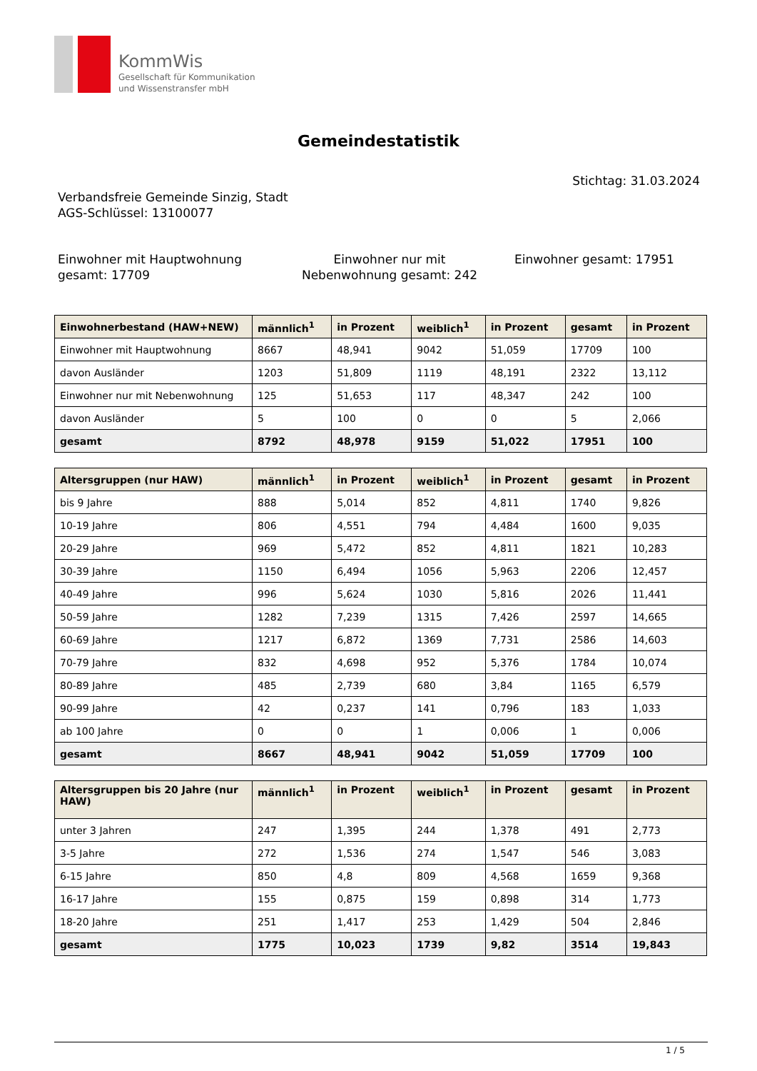KommWis
Gesellschaft für Kommunikation
und Wissenstransfer mbH
Gemeindestatistik
Stichtag: 31.03.2024
Verbandsfreie Gemeinde Sinzig, Stadt
AGS-Schlüssel: 13100077
Einwohner mit Hauptwohnung gesamt: 17709
Einwohner nur mit Nebenwohnung gesamt: 242
Einwohner gesamt: 17951
| Einwohnerbestand (HAW+NEW) | männlich<sup>1</sup> | in Prozent | weiblich<sup>1</sup> | in Prozent | gesamt | in Prozent |
| --- | --- | --- | --- | --- | --- | --- |
| Einwohner mit Hauptwohnung | 8667 | 48,941 | 9042 | 51,059 | 17709 | 100 |
| davon Ausländer | 1203 | 51,809 | 1119 | 48,191 | 2322 | 13,112 |
| Einwohner nur mit Nebenwohnung | 125 | 51,653 | 117 | 48,347 | 242 | 100 |
| davon Ausländer | 5 | 100 | 0 | 0 | 5 | 2,066 |
| gesamt | 8792 | 48,978 | 9159 | 51,022 | 17951 | 100 |
| Altersgruppen (nur HAW) | männlich<sup>1</sup> | in Prozent | weiblich<sup>1</sup> | in Prozent | gesamt | in Prozent |
| --- | --- | --- | --- | --- | --- | --- |
| bis 9 Jahre | 888 | 5,014 | 852 | 4,811 | 1740 | 9,826 |
| 10-19 Jahre | 806 | 4,551 | 794 | 4,484 | 1600 | 9,035 |
| 20-29 Jahre | 969 | 5,472 | 852 | 4,811 | 1821 | 10,283 |
| 30-39 Jahre | 1150 | 6,494 | 1056 | 5,963 | 2206 | 12,457 |
| 40-49 Jahre | 996 | 5,624 | 1030 | 5,816 | 2026 | 11,441 |
| 50-59 Jahre | 1282 | 7,239 | 1315 | 7,426 | 2597 | 14,665 |
| 60-69 Jahre | 1217 | 6,872 | 1369 | 7,731 | 2586 | 14,603 |
| 70-79 Jahre | 832 | 4,698 | 952 | 5,376 | 1784 | 10,074 |
| 80-89 Jahre | 485 | 2,739 | 680 | 3,84 | 1165 | 6,579 |
| 90-99 Jahre | 42 | 0,237 | 141 | 0,796 | 183 | 1,033 |
| ab 100 Jahre | 0 | 0 | 1 | 0,006 | 1 | 0,006 |
| gesamt | 8667 | 48,941 | 9042 | 51,059 | 17709 | 100 |
| Altersgruppen bis 20 Jahre (nur HAW) | männlich<sup>1</sup> | in Prozent | weiblich<sup>1</sup> | in Prozent | gesamt | in Prozent |
| --- | --- | --- | --- | --- | --- | --- |
| unter 3 Jahren | 247 | 1,395 | 244 | 1,378 | 491 | 2,773 |
| 3-5 Jahre | 272 | 1,536 | 274 | 1,547 | 546 | 3,083 |
| 6-15 Jahre | 850 | 4,8 | 809 | 4,568 | 1659 | 9,368 |
| 16-17 Jahre | 155 | 0,875 | 159 | 0,898 | 314 | 1,773 |
| 18-20 Jahre | 251 | 1,417 | 253 | 1,429 | 504 | 2,846 |
| gesamt | 1775 | 10,023 | 1739 | 9,82 | 3514 | 19,843 |
1 / 5